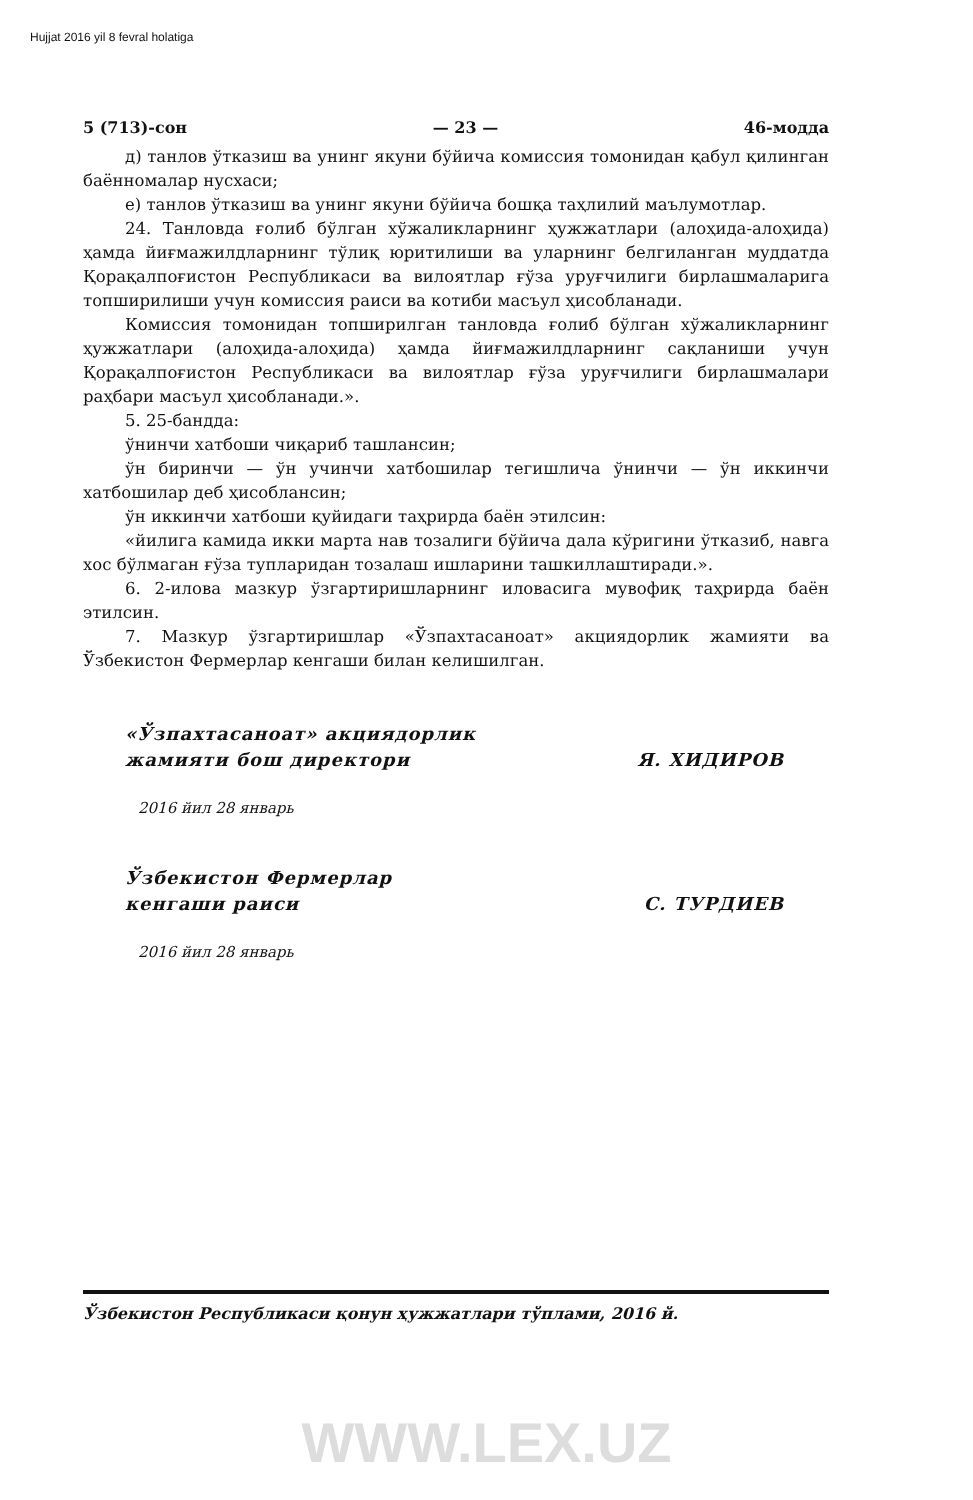Hujjat 2016 yil 8 fevral holatiga
5 (713)-сон — 23 — 46-модда
д) танлов ўтказиш ва унинг якуни бўйича комиссия томонидан қабул қилинган баённомалар нусхаси;
е) танлов ўтказиш ва унинг якуни бўйича бошқа таҳлилий маълумотлар.
24. Танловда ғолиб бўлган хўжаликларнинг ҳужжатлари (алоҳида-алоҳида) ҳамда йиғмажилдларнинг тўлиқ юритилиши ва уларнинг белгиланган муддатда Қорақалпоғистон Республикаси ва вилоятлар ғўза уруғчилиги бирлашмаларига топширилиши учун комиссия раиси ва котиби масъул ҳисобланади.
Комиссия томонидан топширилган танловда ғолиб бўлган хўжаликларнинг ҳужжатлари (алоҳида-алоҳида) ҳамда йиғмажилдларнинг сақланиши учун Қорақалпоғистон Республикаси ва вилоятлар ғўза уруғчилиги бирлашмалари раҳбари масъул ҳисобланади.».
5. 25-бандда:
ўнинчи хатбоши чиқариб ташлансин;
ўн биринчи — ўн учинчи хатбошилар тегишлича ўнинчи — ўн иккинчи хатбошилар деб ҳисоблансин;
ўн иккинчи хатбоши қуйидаги таҳрирда баён этилсин:
«йилига камида икки марта нав тозалиги бўйича дала кўригини ўтказиб, навга хос бўлмаган ғўза тупларидан тозалаш ишларини ташкиллаштиради.».
6. 2-илова мазкур ўзгартиришларнинг иловасига мувофиқ таҳрирда баён этилсин.
7. Мазкур ўзгартиришлар «Ўзпахтасаноат» акциядорлик жамияти ва Ўзбекистон Фермерлар кенгаши билан келишилган.
«Ўзпахтасаноат» акциядорлик
жамияти бош директори Я. ХИДИРОВ
2016 йил 28 январь
Ўзбекистон Фермерлар
кенгаши раиси С. ТУРДИЕВ
2016 йил 28 январь
Ўзбекистон Республикаси қонун ҳужжатлари тўплами, 2016 й.
WWW.LEX.UZ